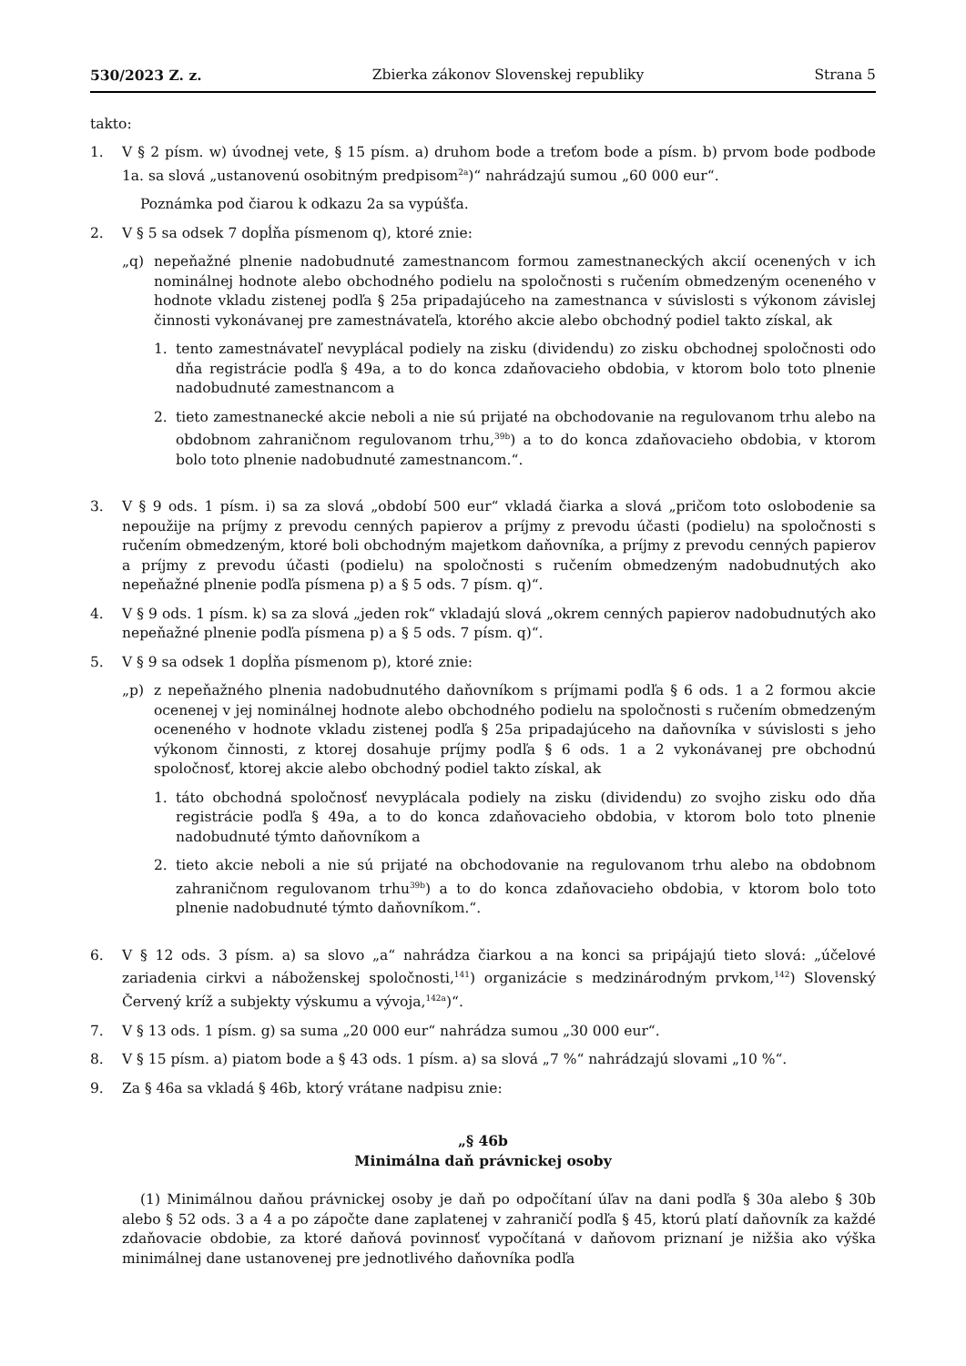530/2023 Z. z. Zbierka zákonov Slovenskej republiky Strana 5
takto:
1. V § 2 písm. w) úvodnej vete, § 15 písm. a) druhom bode a treťom bode a písm. b) prvom bode podbode 1a. sa slová „ustanovenú osobitným predpisom<sup>2a</sup>)“ nahrádzajú sumou „60 000 eur“.
Poznámka pod čiarou k odkazu 2a sa vypúšťa.
2. V § 5 sa odsek 7 dopĺňa písmenom q), ktoré znie:
„q) nepeňažné plnenie nadobudnuté zamestnancom formou zamestnaneckých akcií ocenených v ich nominálnej hodnote alebo obchodného podielu na spoločnosti s ručením obmedzeným oceneného v hodnote vkladu zistenej podľa § 25a pripadajúceho na zamestnanca v súvislosti s výkonom závislej činnosti vykonávanej pre zamestnávateľa, ktorého akcie alebo obchodný podiel takto získal, ak
1. tento zamestnávateľ nevyplácal podiely na zisku (dividendu) zo zisku obchodnej spoločnosti odo dňa registrácie podľa § 49a, a to do konca zdaňovacieho obdobia, v ktorom bolo toto plnenie nadobudnuté zamestnancom a
2. tieto zamestnanecké akcie neboli a nie sú prijaté na obchodovanie na regulovanom trhu alebo na obdobnom zahraničnom regulovanom trhu,<sup>39b</sup>) a to do konca zdaňovacieho obdobia, v ktorom bolo toto plnenie nadobudnuté zamestnancom.“.
3. V § 9 ods. 1 písm. i) sa za slová „období 500 eur“ vkladá čiarka a slová „pričom toto oslobodenie sa nepoužije na príjmy z prevodu cenných papierov a príjmy z prevodu účasti (podielu) na spoločnosti s ručením obmedzeným, ktoré boli obchodným majetkom daňovníka, a príjmy z prevodu cenných papierov a príjmy z prevodu účasti (podielu) na spoločnosti s ručením obmedzeným nadobudnutých ako nepeňažné plnenie podľa písmena p) a § 5 ods. 7 písm. q)“.
4. V § 9 ods. 1 písm. k) sa za slová „jeden rok“ vkladajú slová „okrem cenných papierov nadobudnutých ako nepeňažné plnenie podľa písmena p) a § 5 ods. 7 písm. q)“.
5. V § 9 sa odsek 1 dopĺňa písmenom p), ktoré znie:
„p) z nepeňažného plnenia nadobudnutého daňovníkom s príjmami podľa § 6 ods. 1 a 2 formou akcie ocenenej v jej nominálnej hodnote alebo obchodného podielu na spoločnosti s ručením obmedzeným oceneného v hodnote vkladu zistenej podľa § 25a pripadajúceho na daňovníka v súvislosti s jeho výkonom činnosti, z ktorej dosahuje príjmy podľa § 6 ods. 1 a 2 vykonávanej pre obchodnú spoločnosť, ktorej akcie alebo obchodný podiel takto získal, ak
1. táto obchodná spoločnosť nevyplácala podiely na zisku (dividendu) zo svojho zisku odo dňa registrácie podľa § 49a, a to do konca zdaňovacieho obdobia, v ktorom bolo toto plnenie nadobudnuté týmto daňovníkom a
2. tieto akcie neboli a nie sú prijaté na obchodovanie na regulovanom trhu alebo na obdobnom zahraničnom regulovanom trhu<sup>39b</sup>) a to do konca zdaňovacieho obdobia, v ktorom bolo toto plnenie nadobudnuté týmto daňovníkom.“.
6. V § 12 ods. 3 písm. a) sa slovo „a“ nahrádza čiarkou a na konci sa pripájajú tieto slová: „účelové zariadenia cirkvi a náboženskej spoločnosti,<sup>141</sup>) organizácie s medzinárodným prvkom,<sup>142</sup>) Slovenský Červený kríž a subjekty výskumu a vývoja,<sup>142a</sup>)“.
7. V § 13 ods. 1 písm. g) sa suma „20 000 eur“ nahrádza sumou „30 000 eur“.
8. V § 15 písm. a) piatom bode a § 43 ods. 1 písm. a) sa slová „7 %“ nahrádzajú slovami „10 %“.
9. Za § 46a sa vkladá § 46b, ktorý vrátane nadpisu znie:
„§ 46b
Minimálna daň právnickej osoby
(1) Minimálnou daňou právnickej osoby je daň po odpočítaní úľav na dani podľa § 30a alebo § 30b alebo § 52 ods. 3 a 4 a po zápočte dane zaplatenej v zahraničí podľa § 45, ktorú platí daňovník za každé zdaňovacie obdobie, za ktoré daňová povinnosť vypočítaná v daňovom priznaní je nižšia ako výška minimálnej dane ustanovenej pre jednotlivého daňovníka podľa